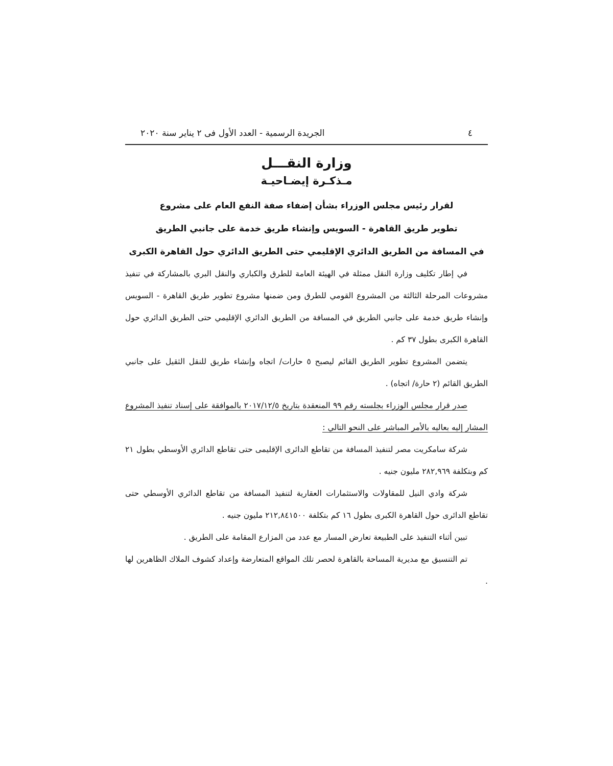٤ الجريدة الرسمية - العدد الأول فى ٢ يناير سنة ٢٠٢٠
وزارة النقـــل
مـذكـرة إيضـاحيـة
لقرار رئيس مجلس الوزراء بشأن إضفاء صفة النفع العام على مشروع
تطوير طريق القاهرة - السويس وإنشاء طريق خدمة على جانبي الطريق
في المسافة من الطريق الدائري الإقليمي حتى الطريق الدائري حول القاهرة الكبرى
في إطار تكليف وزارة النقل ممثلة في الهيئة العامة للطرق والكباري والنقل البري بالمشاركة في تنفيذ مشروعات المرحلة الثالثة من المشروع القومي للطرق ومن ضمنها مشروع تطوير طريق القاهرة - السويس وإنشاء طريق خدمة على جانبي الطريق في المسافة من الطريق الدائري الإقليمي حتى الطريق الدائري حول القاهرة الكبرى بطول ٣٧ كم .
يتضمن المشروع تطوير الطريق القائم ليصبح ٥ حارات/ اتجاه وإنشاء طريق للنقل الثقيل على جانبي الطريق القائم (٢ حارة/ اتجاه) .
صدر قرار مجلس الوزراء بجلسته رقم ٩٩ المنعقدة بتاريخ ٢٠١٧/١٢/٥ بالموافقة على إسناد تنفيذ المشروع المشار إليه بعاليه بالأمر المباشر على النحو التالي :
شركة سامكريت مصر لتنفيذ المسافة من تقاطع الدائرى الإقليمى حتى تقاطع الدائري الأوسطي بطول ٢١ كم وبتكلفة ٢٨٢,٩٦٩ مليون جنيه .
شركة وادي النيل للمقاولات والاستثمارات العقارية لتنفيذ المسافة من تقاطع الدائري الأوسطي حتى تقاطع الدائرى حول القاهرة الكبرى بطول ١٦ كم بتكلفة ٢١٢,٨٤١٥٠٠ مليون جنيه .
تبين أثناء التنفيذ على الطبيعة تعارض المسار مع عدد من المزارع المقامة على الطريق .
تم التنسيق مع مديرية المساحة بالقاهرة لحصر تلك المواقع المتعارضة وإعداد كشوف الملاك الظاهرين لها .